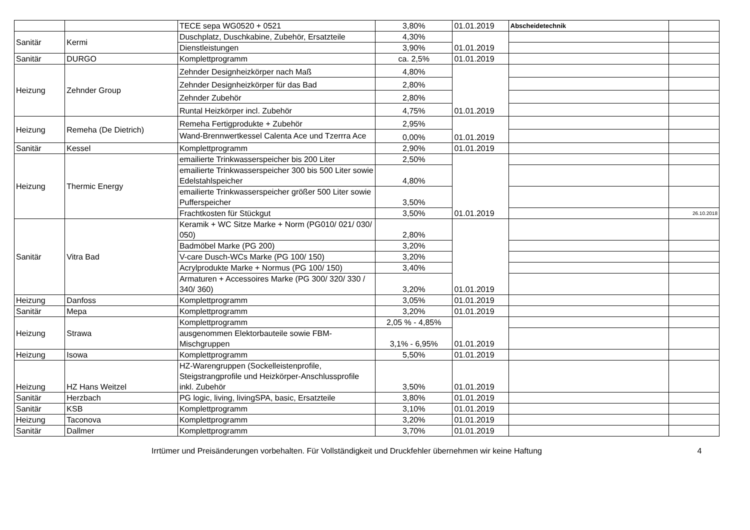| | | TECE sepa WG0520 + 0521 | 3,80% | 01.01.2019 | Abscheidetechnik | |
| Sanitär | Kermi | Duschplatz, Duschkabine, Zubehör, Ersatzteile | 4,30% | 01.01.2019 | | |
| | | Dienstleistungen | 3,90% | | | |
| Sanitär | DURGO | Komplettprogramm | ca. 2,5% | 01.01.2019 | | |
| Heizung | Zehnder Group | Zehnder Designheizkörper nach Maß | 4,80% | 01.01.2019 | | |
| | | Zehnder Designheizkörper für das Bad | 2,80% | | | |
| | | Zehnder Zubehör | 2,80% | | | |
| | | Runtal Heizkörper incl. Zubehör | 4,75% | | | |
| Heizung | Remeha (De Dietrich) | Remeha Fertigprodukte + Zubehör | 2,95% | 01.01.2019 | | |
| | | Wand-Brennwertkessel Calenta Ace und Tzerrra Ace | 0,00% | | | |
| Sanitär | Kessel | Komplettprogramm | 2,90% | 01.01.2019 | | |
| Heizung | Thermic Energy | emailierte Trinkwasserspeicher bis 200 Liter | 2,50% | 01.01.2019 | | |
| | | emailierte Trinkwasserspeicher 300 bis 500 Liter sowie Edelstahlspeicher | 4,80% | | | |
| | | emailierte Trinkwasserspeicher größer 500 Liter sowie Pufferspeicher | 3,50% | | | |
| | | Frachtkosten für Stückgut | 3,50% | | | 26.10.2018 |
| Sanitär | Vitra Bad | Keramik + WC Sitze Marke + Norm (PG010/ 021/ 030/ 050) | 2,80% | 01.01.2019 | | |
| | | Badmöbel Marke (PG 200) | 3,20% | | | |
| | | V-care Dusch-WCs Marke (PG 100/ 150) | 3,20% | | | |
| | | Acrylprodukte Marke + Normus (PG 100/ 150) | 3,40% | | | |
| | | Armaturen + Accessoires Marke (PG 300/ 320/ 330 / 340/ 360) | 3,20% | | | |
| Heizung | Danfoss | Komplettprogramm | 3,05% | 01.01.2019 | | |
| Sanitär | Mepa | Komplettprogramm | 3,20% | 01.01.2019 | | |
| Heizung | Strawa | Komplettprogramm | 2,05 % - 4,85% | 01.01.2019 | | |
| | | ausgenommen Elektorbauteile sowie FBM-Mischgruppen | 3,1% - 6,95% | | | |
| Heizung | Isowa | Komplettprogramm | 5,50% | 01.01.2019 | | |
| Heizung | HZ Hans Weitzel | HZ-Warengruppen (Sockelleistenprofile, Steigstrangprofile und Heizkörper-Anschlussprofile inkl. Zubehör | 3,50% | 01.01.2019 | | |
| Sanitär | Herzbach | PG logic, living, livingSPA, basic, Ersatzteile | 3,80% | 01.01.2019 | | |
| Sanitär | KSB | Komplettprogramm | 3,10% | 01.01.2019 | | |
| Heizung | Taconova | Komplettprogramm | 3,20% | 01.01.2019 | | |
| Sanitär | Dallmer | Komplettprogramm | 3,70% | 01.01.2019 | | |
Irrtümer und Preisänderungen vorbehalten. Für Vollständigkeit und Druckfehler übernehmen wir keine Haftung 4